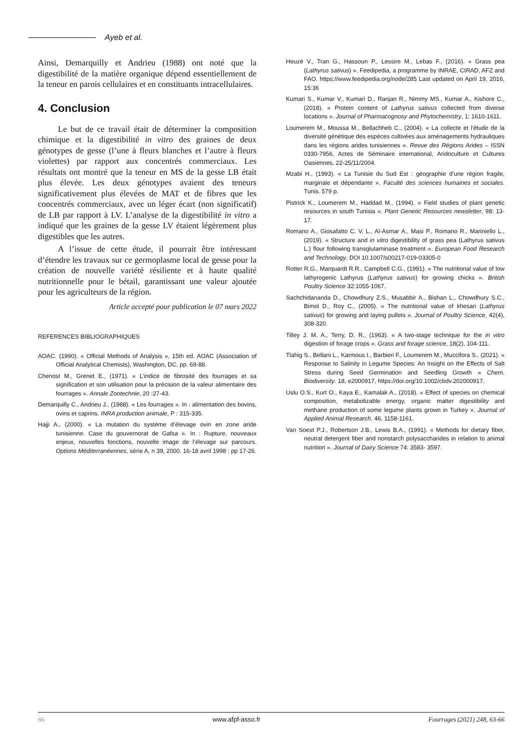Ayeb et al.
Ainsi, Demarquilly et Andrieu (1988) ont noté que la digestibilité de la matière organique dépend essentiellement de la teneur en parois cellulaires et en constituants intracellulaires.
4. Conclusion
Le but de ce travail était de déterminer la composition chimique et la digestibilité in vitro des graines de deux génotypes de gesse (l’une à fleurs blanches et l’autre à fleurs violettes) par rapport aux concentrés commerciaux. Les résultats ont montré que la teneur en MS de la gesse LB était plus élevée. Les deux génotypes avaient des teneurs significativement plus élevées de MAT et de fibres que les concentrés commerciaux, avec un léger écart (non significatif) de LB par rapport à LV. L’analyse de la digestibilité in vitro a indiqué que les graines de la gesse LV étaient légèrement plus digestibles que les autres.
A l’issue de cette étude, il pourrait être intéressant d’étendre les travaux sur ce germoplasme local de gesse pour la création de nouvelle variété résiliente et à haute qualité nutritionnelle pour le bétail, garantissant une valeur ajoutée pour les agriculteurs de la région.
Article accepté pour publication le 07 mars 2022
REFERENCES BIBLIOGRAPHIQUES
AOAC. (1990). « Official Methods of Analysis », 15th ed. AOAC (Association of Official Analytical Chemists), Washington, DC, pp. 69-88.
Chenost M., Grenet E., (1971). « L’indice de fibrosité des fourrages et sa signification et son utilisation pour la précision de la valeur alimentaire des fourrages ». Annale Zootechnie, 20 :27-43.
Demarquilly C., Andrieu J., (1988). « Les fourrages ». In : alimentation des bovins, ovins et caprins. INRA production animale, P : 315-335.
Hajji A., (2000). « La mutation du système d’élevage ovin en zone aride tunisienne. Case du gouvernorat de Gafsa ». In : Rupture, nouveaux enjeux, nouvelles fonctions, nouvelle image de l’élevage sur parcours. Options Méditerranéennes, série A, n 39, 2000. 16-18 avril 1998 : pp 17-26.
Heuzé V., Tran G., Hassoun P., Lessire M., Lebas F., (2016). « Grass pea (Lathyrus sativus) ». Feedipedia, a programme by INRAE, CIRAD, AFZ and FAO. https://www.feedipedia.org/node/285 Last updated on April 19, 2016, 15:36
Kumari S., Kumar V., Kumari D., Ranjan R., Nimmy MS., Kumar A., Kishore C., (2018). « Protein content of Lathyrus sativus collected from diverse locations ». Journal of Pharmacognosy and Phytochemistry, 1: 1610-1611.
Loumerem M., Moussa M., Bellachheb C., (2004). « La collecte et l'étude de la diversité génétique des espèces cultivées aux aménagements hydrauliques dans les régions arides tunisiennes ». Revue des Régions Arides – ISSN 0330-7956, Actes de Séminaire international, Aridoculture et Cultures Oasiennes, 22-25/11/2004.
Mzabi H., (1993). « La Tunisie du Sud Est : géographie d’une région fragile, marginale et dépendante ». Faculté des sciences humaines et sociales. Tunis. 579 p.
Pistrick K., Loumerem M., Haddad M., (1994). « Field studies of plant genetic resources in south Tunisia ». Plant Genetic Resources newsletter, 98: 13-17.
Romano A., Giosafatto C. V. L., Al-Asmar A., Masi P., Romano R., Mariniello L., (2019). « Structure and in vitro digestibility of grass pea (Lathyrus sativus L.) flour following transglutaminase treatment ». European Food Research and Technology. DOI 10.1007/s00217-019-03305-0
Rotter R.G., Marquardt R.R., Campbell C.G., (1991). « The nutritional value of low lathyrogenic Lathyrus (Lathyrus sativus) for growing chicks ». British Poultry Science 32:1055-1067.
Sachchidananda D., Chowdhury Z.S., Musabbir A., Bishan L., Chowdhury S.C., Bimol D., Roy C., (2005). « The nutritional value of khesari (Lathyrus sativus) for growing and laying pullets ». Journal of Poultry Science, 42(4), 308-320.
Tilley J. M. A., Terry, D. R., (1963). « A two‐stage technique for the in vitro digestion of forage crops ». Grass and forage science, 18(2), 104-111.
Tlahig S., Bellani L., Karmous I., Barbieri F., Loumerem M., Muccifora S., (2021). « Response to Salinity in Legume Species: An Insight on the Effects of Salt Stress during Seed Germination and Seedling Growth » Chem. Biodiversity. 18, e2000917, https://doi.org/10.1002/cbdv.202000917.
Uslu O.S., Kurt O., Kaya E., Kamalak A., (2018). « Effect of species on chemical composition, metabolizable energy, organic matter digestibility and methane production of some legume plants grown in Turkey ». Journal of Applied Animal Research, 46, 1158-1161.
Van Soest P.J., Robertson J.B., Lewis B.A., (1991). « Methods for dietary fiber, neutral detergent fiber and nonstarch polysaccharides in relation to animal nutrition ». Journal of Dairy Science 74: 3583- 3597.
66 www.afpf-asso.fr Fourrages (2021) 248, 63-66